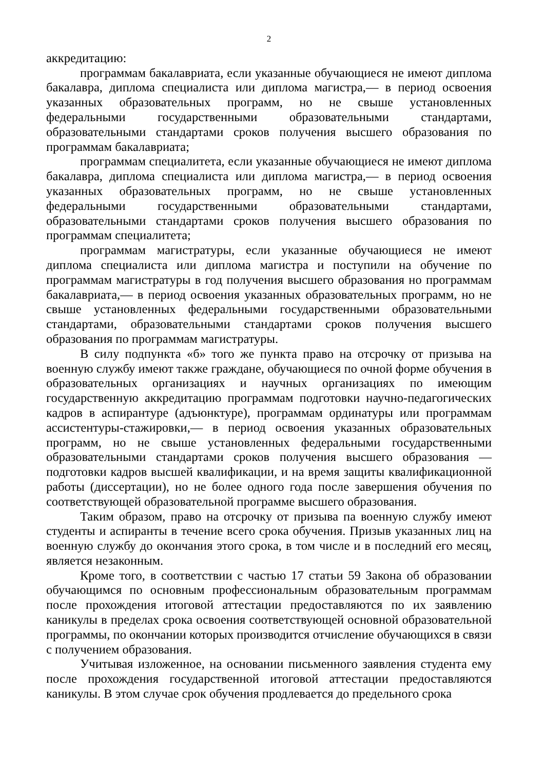2
аккредитацию:
программам бакалавриата, если указанные обучающиеся не имеют диплома бакалавра, диплома специалиста или диплома магистра,— в период освоения указанных образовательных программ, но не свыше установленных федеральными государственными образовательными стандартами, образовательными стандартами сроков получения высшего образования по программам бакалавриата;
программам специалитета, если указанные обучающиеся не имеют диплома бакалавра, диплома специалиста или диплома магистра,— в период освоения указанных образовательных программ, но не свыше установленных федеральными государственными образовательными стандартами, образовательными стандартами сроков получения высшего образования по программам специалитета;
программам магистратуры, если указанные обучающиеся не имеют диплома специалиста или диплома магистра и поступили на обучение по программам магистратуры в год получения высшего образования но программам бакалавриата,— в период освоения указанных образовательных программ, но не свыше установленных федеральными государственными образовательными стандартами, образовательными стандартами сроков получения высшего образования по программам магистратуры.
В силу подпункта «б» того же пункта право на отсрочку от призыва на военную службу имеют также граждане, обучающиеся по очной форме обучения в образовательных организациях и научных организациях по имеющим государственную аккредитацию программам подготовки научно-педагогических кадров в аспирантуре (адъюнктуре), программам ординатуры или программам ассистентуры-стажировки,— в период освоения указанных образовательных программ, но не свыше установленных федеральными государственными образовательными стандартами сроков получения высшего образования — подготовки кадров высшей квалификации, и на время защиты квалификационной работы (диссертации), но не более одного года после завершения обучения по соответствующей образовательной программе высшего образования.
Таким образом, право на отсрочку от призыва па военную службу имеют студенты и аспиранты в течение всего срока обучения. Призыв указанных лиц на военную службу до окончания этого срока, в том числе и в последний его месяц, является незаконным.
Кроме того, в соответствии с частью 17 статьи 59 Закона об образовании обучающимся по основным профессиональным образовательным программам после прохождения итоговой аттестации предоставляются по их заявлению каникулы в пределах срока освоения соответствующей основной образовательной программы, по окончании которых производится отчисление обучающихся в связи с получением образования.
Учитывая изложенное, на основании письменного заявления студента ему после прохождения государственной итоговой аттестации предоставляются каникулы. В этом случае срок обучения продлевается до предельного срока